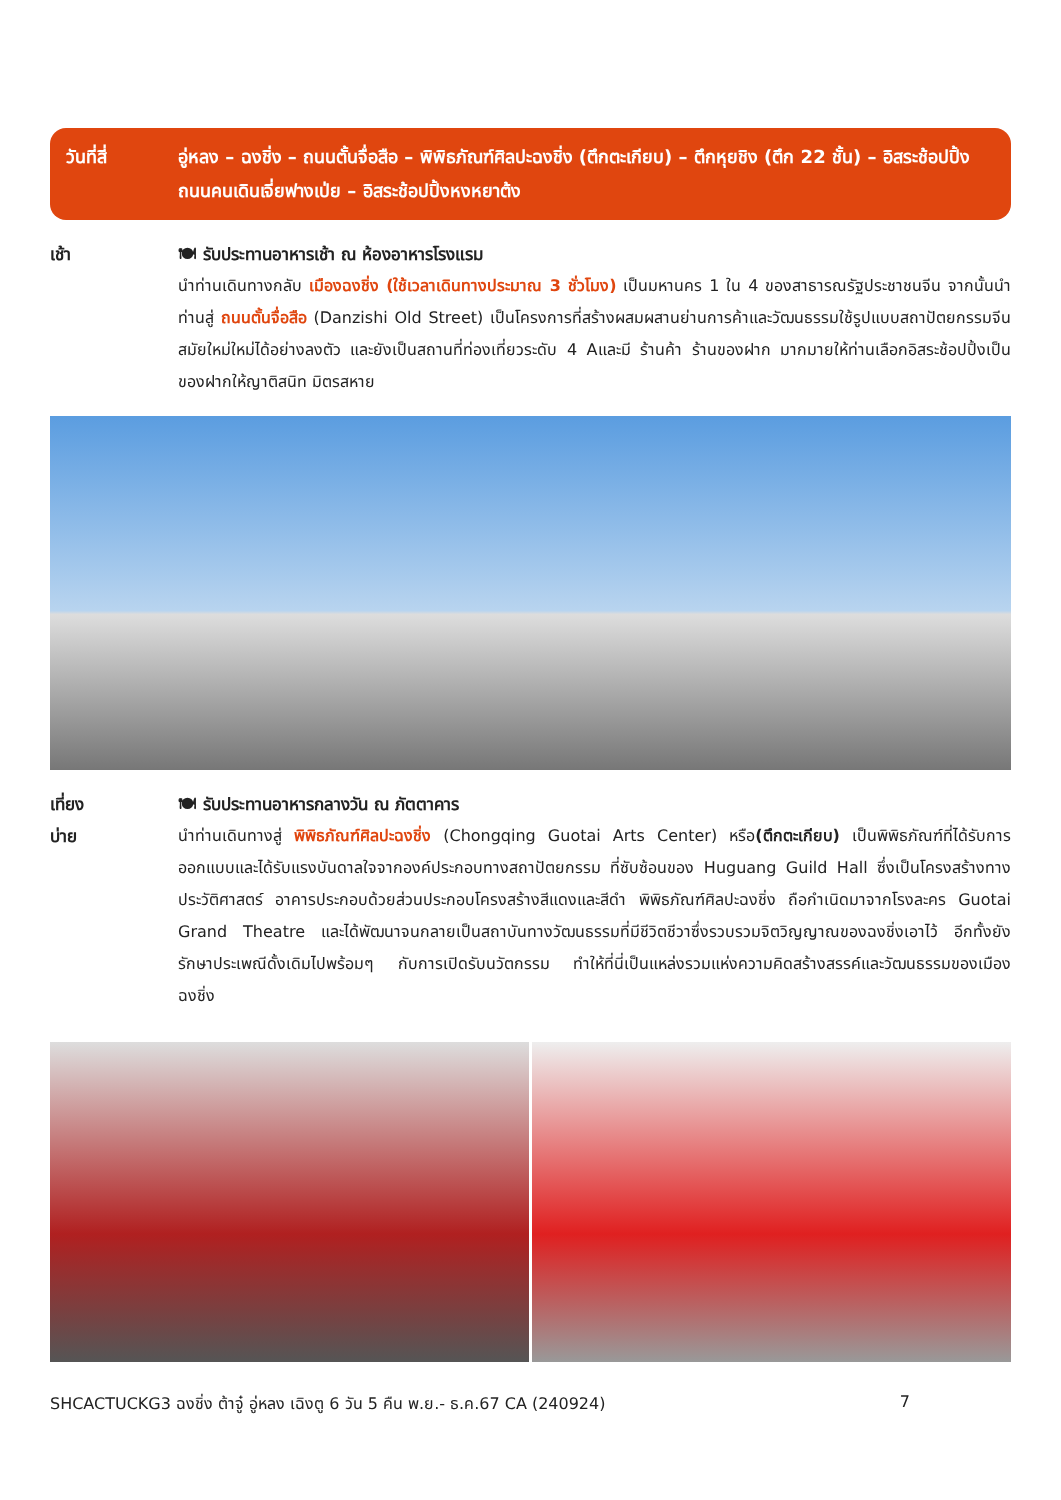วันที่สี่ อู่หลง – ฉงชิ่ง – ถนนตั้นจื่อสือ – พิพิธภัณฑ์ศิลปะฉงชิ่ง (ตึกตะเกียบ) – ตึกหุยชิง (ตึก 22 ชั้น) – อิสระช้อปปิ้งถนนคนเดินเจี่ยฟางเป่ย – อิสระช้อปปิ้งหงหยาต้ง
เช้า 🍽 รับประทานอาหารเช้า ณ ห้องอาหารโรงแรม
นำท่านเดินทางกลับ เมืองฉงชิ่ง (ใช้เวลาเดินทางประมาณ 3 ชั่วโมง) เป็นมหานคร 1 ใน 4 ของสาธารณรัฐประชาชนจีน จากนั้นนำท่านสู่ ถนนตั้นจื่อสือ (Danzishi Old Street) เป็นโครงการที่สร้างผสมผสานย่านการค้าและวัฒนธรรมใช้รูปแบบสถาปัตยกรรมจีนสมัยใหม่ใหม่ได้อย่างลงตัว และยังเป็นสถานที่ท่องเที่ยวระดับ 4 Aและมี ร้านค้า ร้านของฝาก มากมายให้ท่านเลือกอิสระช้อปปิ้งเป็นของฝากให้ญาติสนิท มิตรสหาย
เที่ยง
บ่าย
🍽 รับประทานอาหารกลางวัน ณ ภัตตาคาร
นำท่านเดินทางสู่ พิพิธภัณฑ์ศิลปะฉงชิ่ง (Chongqing Guotai Arts Center) หรือ(ตึกตะเกียบ) เป็นพิพิธภัณฑ์ที่ได้รับการออกแบบและได้รับแรงบันดาลใจจากองค์ประกอบทางสถาปัตยกรรม ที่ซับซ้อนของ Huguang Guild Hall ซึ่งเป็นโครงสร้างทางประวัติศาสตร์ อาคารประกอบด้วยส่วนประกอบโครงสร้างสีแดงและสีดำ พิพิธภัณฑ์ศิลปะฉงชิ่ง ถือกำเนิดมาจากโรงละคร Guotai Grand Theatre และได้พัฒนาจนกลายเป็นสถาบันทางวัฒนธรรมที่มีชีวิตชีวาซึ่งรวบรวมจิตวิญญาณของฉงชิ่งเอาไว้ อีกทั้งยังรักษาประเพณีดั้งเดิมไปพร้อมๆ กับการเปิดรับนวัตกรรม ทำให้ที่นี่เป็นแหล่งรวมแห่งความคิดสร้างสรรค์และวัฒนธรรมของเมืองฉงชิ่ง
SHCACTUCKG3 ฉงชิ่ง ต้าจู๋ อู่หลง เฉิงตู 6 วัน 5 คืน พ.ย.- ธ.ค.67 CA (240924) 7